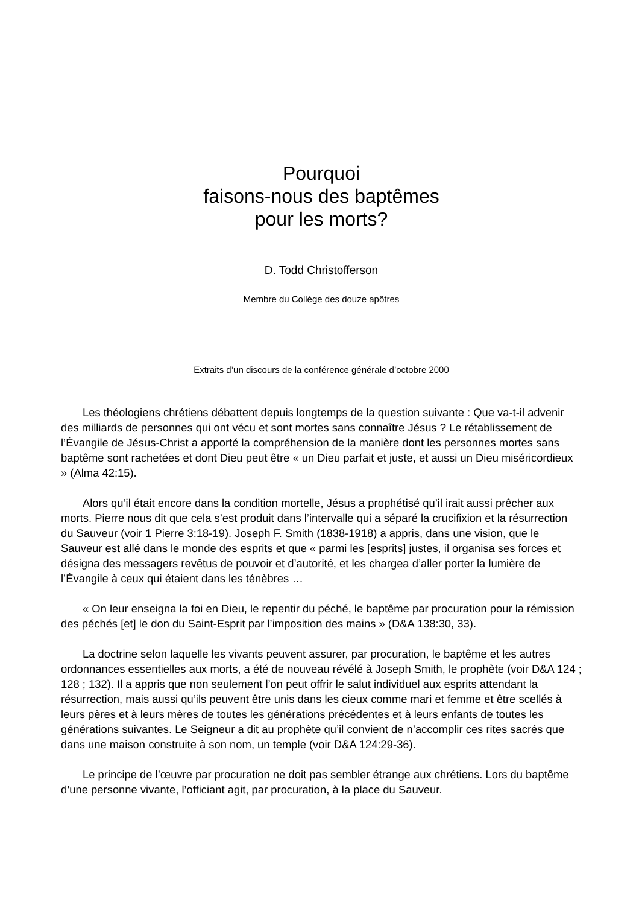Pourquoi
faisons-nous des baptêmes
pour les morts?
D. Todd Christofferson
Membre du Collège des douze apôtres
Extraits d’un discours de la conférence générale d’octobre 2000
Les théologiens chrétiens débattent depuis longtemps de la question suivante : Que va-t-il advenir des milliards de personnes qui ont vécu et sont mortes sans connaître Jésus ? Le rétablissement de l’Évangile de Jésus-Christ a apporté la compréhension de la manière dont les personnes mortes sans baptême sont rachetées et dont Dieu peut être « un Dieu parfait et juste, et aussi un Dieu miséricordieux » (Alma 42:15).
Alors qu’il était encore dans la condition mortelle, Jésus a prophétisé qu’il irait aussi prêcher aux morts. Pierre nous dit que cela s’est produit dans l’intervalle qui a séparé la crucifixion et la résurrection du Sauveur (voir 1 Pierre 3:18-19). Joseph F. Smith (1838-1918) a appris, dans une vision, que le Sauveur est allé dans le monde des esprits et que « parmi les [esprits] justes, il organisa ses forces et désigna des messagers revêtus de pouvoir et d’autorité, et les chargea d’aller porter la lumière de l’Évangile à ceux qui étaient dans les ténèbres …
« On leur enseigna la foi en Dieu, le repentir du péché, le baptême par procuration pour la rémission des péchés [et] le don du Saint-Esprit par l’imposition des mains » (D&A 138:30, 33).
La doctrine selon laquelle les vivants peuvent assurer, par procuration, le baptême et les autres ordonnances essentielles aux morts, a été de nouveau révélé à Joseph Smith, le prophète (voir D&A 124 ; 128 ; 132). Il a appris que non seulement l’on peut offrir le salut individuel aux esprits attendant la résurrection, mais aussi qu’ils peuvent être unis dans les cieux comme mari et femme et être scellés à leurs pères et à leurs mères de toutes les générations précédentes et à leurs enfants de toutes les générations suivantes. Le Seigneur a dit au prophète qu’il convient de n’accomplir ces rites sacrés que dans une maison construite à son nom, un temple (voir D&A 124:29-36).
Le principe de l’œuvre par procuration ne doit pas sembler étrange aux chrétiens. Lors du baptême d’une personne vivante, l’officiant agit, par procuration, à la place du Sauveur.